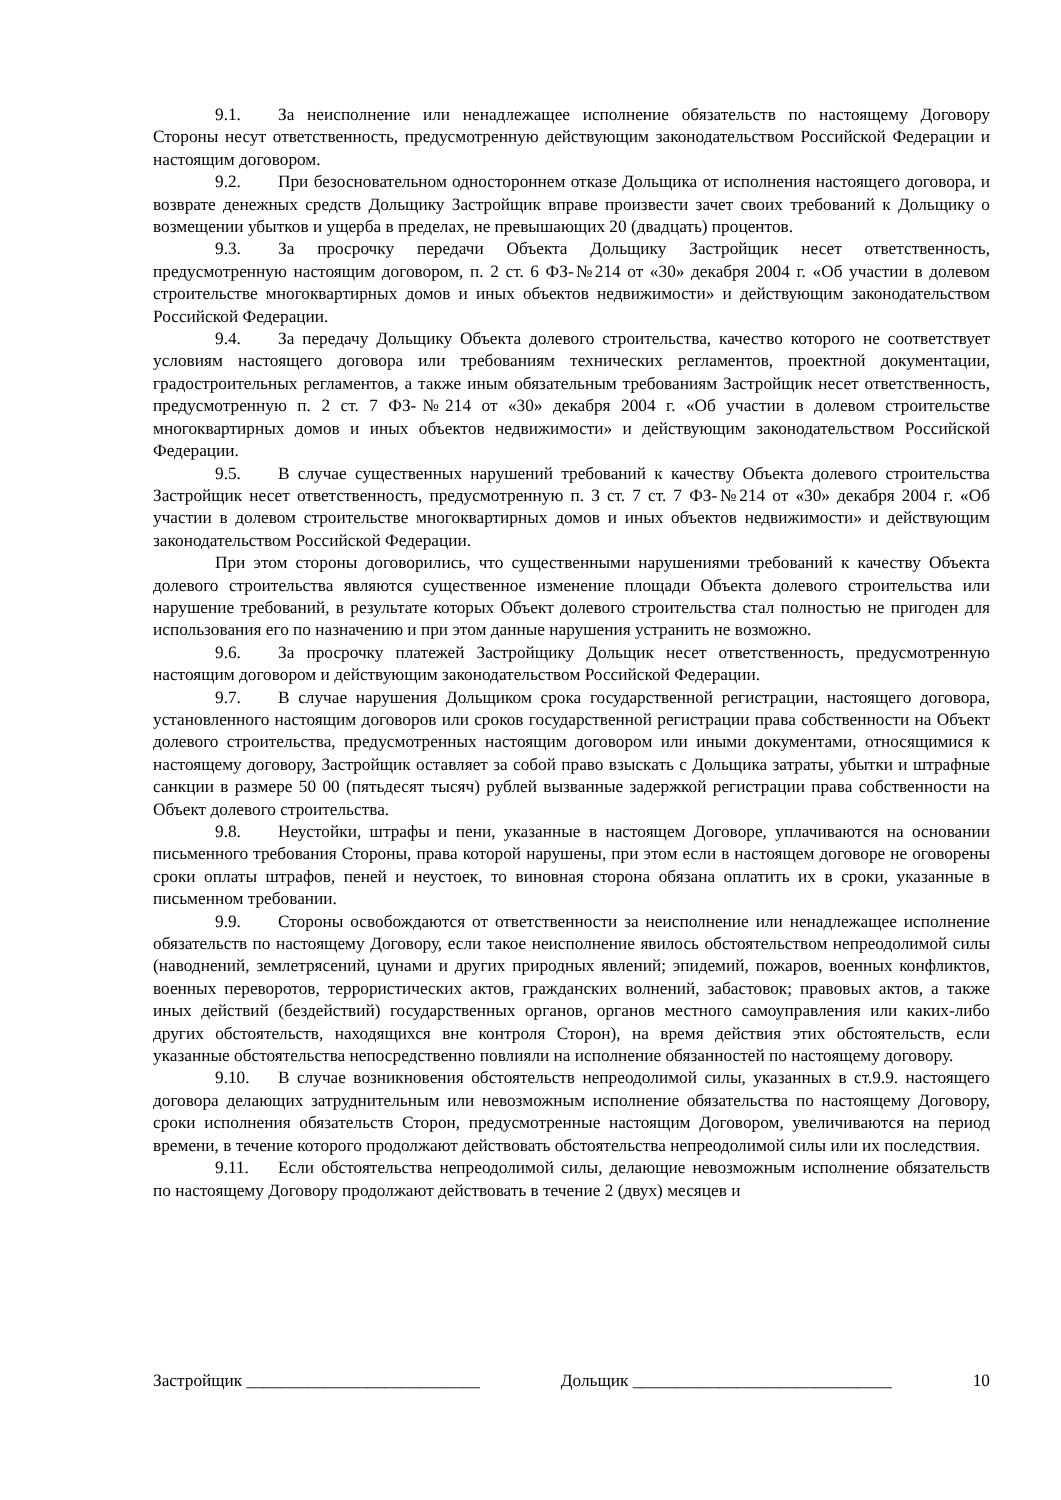9.1. За неисполнение или ненадлежащее исполнение обязательств по настоящему Договору Стороны несут ответственность, предусмотренную действующим законодательством Российской Федерации и настоящим договором.
9.2. При безосновательном одностороннем отказе Дольщика от исполнения настоящего договора, и возврате денежных средств Дольщику Застройщик вправе произвести зачет своих требований к Дольщику о возмещении убытков и ущерба в пределах, не превышающих 20 (двадцать) процентов.
9.3. За просрочку передачи Объекта Дольщику Застройщик несет ответственность, предусмотренную настоящим договором, п. 2 ст. 6 ФЗ-№214 от «30» декабря 2004 г. «Об участии в долевом строительстве многоквартирных домов и иных объектов недвижимости» и действующим законодательством Российской Федерации.
9.4. За передачу Дольщику Объекта долевого строительства, качество которого не соответствует условиям настоящего договора или требованиям технических регламентов, проектной документации, градостроительных регламентов, а также иным обязательным требованиям Застройщик несет ответственность, предусмотренную п. 2 ст. 7 ФЗ-№214 от «30» декабря 2004 г. «Об участии в долевом строительстве многоквартирных домов и иных объектов недвижимости» и действующим законодательством Российской Федерации.
9.5. В случае существенных нарушений требований к качеству Объекта долевого строительства Застройщик несет ответственность, предусмотренную п. 3 ст. 7 ст. 7 ФЗ-№214 от «30» декабря 2004 г. «Об участии в долевом строительстве многоквартирных домов и иных объектов недвижимости» и действующим законодательством Российской Федерации.
При этом стороны договорились, что существенными нарушениями требований к качеству Объекта долевого строительства являются существенное изменение площади Объекта долевого строительства или нарушение требований, в результате которых Объект долевого строительства стал полностью не пригоден для использования его по назначению и при этом данные нарушения устранить не возможно.
9.6. За просрочку платежей Застройщику Дольщик несет ответственность, предусмотренную настоящим договором и действующим законодательством Российской Федерации.
9.7. В случае нарушения Дольщиком срока государственной регистрации, настоящего договора, установленного настоящим договоров или сроков государственной регистрации права собственности на Объект долевого строительства, предусмотренных настоящим договором или иными документами, относящимися к настоящему договору, Застройщик оставляет за собой право взыскать с Дольщика затраты, убытки и штрафные санкции в размере 50 00 (пятьдесят тысяч) рублей вызванные задержкой регистрации права собственности на Объект долевого строительства.
9.8. Неустойки, штрафы и пени, указанные в настоящем Договоре, уплачиваются на основании письменного требования Стороны, права которой нарушены, при этом если в настоящем договоре не оговорены сроки оплаты штрафов, пеней и неустоек, то виновная сторона обязана оплатить их в сроки, указанные в письменном требовании.
9.9. Стороны освобождаются от ответственности за неисполнение или ненадлежащее исполнение обязательств по настоящему Договору, если такое неисполнение явилось обстоятельством непреодолимой силы (наводнений, землетрясений, цунами и других природных явлений; эпидемий, пожаров, военных конфликтов, военных переворотов, террористических актов, гражданских волнений, забастовок; правовых актов, а также иных действий (бездействий) государственных органов, органов местного самоуправления или каких-либо других обстоятельств, находящихся вне контроля Сторон), на время действия этих обстоятельств, если указанные обстоятельства непосредственно повлияли на исполнение обязанностей по настоящему договору.
9.10. В случае возникновения обстоятельств непреодолимой силы, указанных в ст.9.9. настоящего договора делающих затруднительным или невозможным исполнение обязательства по настоящему Договору, сроки исполнения обязательств Сторон, предусмотренные настоящим Договором, увеличиваются на период времени, в течение которого продолжают действовать обстоятельства непреодолимой силы или их последствия.
9.11. Если обстоятельства непреодолимой силы, делающие невозможным исполнение обязательств по настоящему Договору продолжают действовать в течение 2 (двух) месяцев и
Застройщик ___________________________ Дольщик ______________________________ 10